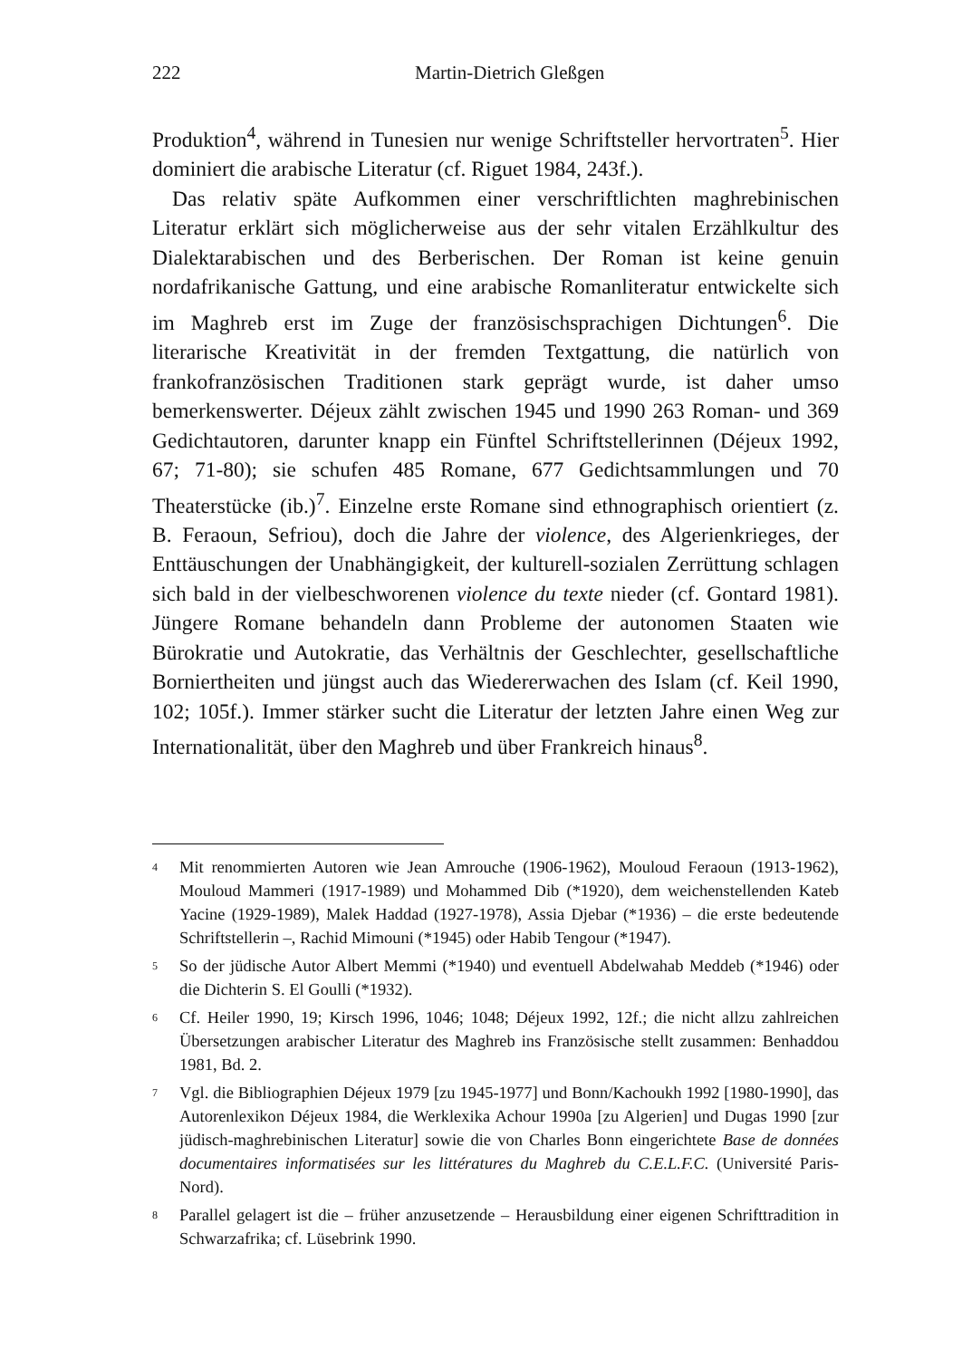222 Martin-Dietrich Gleßgen
Produktion<sup>4</sup>, während in Tunesien nur wenige Schriftsteller hervortraten<sup>5</sup>. Hier dominiert die arabische Literatur (cf. Riguet 1984, 243f.).
Das relativ späte Aufkommen einer verschriftlichten maghrebinischen Literatur erklärt sich möglicherweise aus der sehr vitalen Erzählkultur des Dialektarabischen und des Berberischen. Der Roman ist keine genuin nordafrikanische Gattung, und eine arabische Romanliteratur entwickelte sich im Maghreb erst im Zuge der französischsprachigen Dichtungen<sup>6</sup>. Die literarische Kreativität in der fremden Textgattung, die natürlich von frankofranzösischen Traditionen stark geprägt wurde, ist daher umso bemerkenswerter. Déjeux zählt zwischen 1945 und 1990 263 Roman- und 369 Gedichtautoren, darunter knapp ein Fünftel Schriftstellerinnen (Déjeux 1992, 67; 71-80); sie schufen 485 Romane, 677 Gedichtsammlungen und 70 Theaterstücke (ib.)<sup>7</sup>. Einzelne erste Romane sind ethnographisch orientiert (z. B. Feraoun, Sefriou), doch die Jahre der violence, des Algerienkrieges, der Enttäuschungen der Unabhängigkeit, der kulturell-sozialen Zerrüttung schlagen sich bald in der vielbeschworenen violence du texte nieder (cf. Gontard 1981). Jüngere Romane behandeln dann Probleme der autonomen Staaten wie Bürokratie und Autokratie, das Verhältnis der Geschlechter, gesellschaftliche Borniertheiten und jüngst auch das Wiedererwachen des Islam (cf. Keil 1990, 102; 105f.). Immer stärker sucht die Literatur der letzten Jahre einen Weg zur Internationalität, über den Maghreb und über Frankreich hinaus<sup>8</sup>.
<sup>4</sup>
Mit renommierten Autoren wie Jean Amrouche (1906-1962), Mouloud Feraoun (1913-1962), Mouloud Mammeri (1917-1989) und Mohammed Dib (*1920), dem weichenstellenden Kateb Yacine (1929-1989), Malek Haddad (1927-1978), Assia Djebar (*1936) – die erste bedeutende Schriftstellerin –, Rachid Mimouni (*1945) oder Habib Tengour (*1947).
<sup>5</sup>
So der jüdische Autor Albert Memmi (*1940) und eventuell Abdelwahab Meddeb (*1946) oder die Dichterin S. El Goulli (*1932).
<sup>6</sup>
Cf. Heiler 1990, 19; Kirsch 1996, 1046; 1048; Déjeux 1992, 12f.; die nicht allzu zahlreichen Übersetzungen arabischer Literatur des Maghreb ins Französische stellt zusammen: Benhaddou 1981, Bd. 2.
<sup>7</sup>
Vgl. die Bibliographien Déjeux 1979 [zu 1945-1977] und Bonn/Kachoukh 1992 [1980-1990], das Autorenlexikon Déjeux 1984, die Werklexika Achour 1990a [zu Algerien] und Dugas 1990 [zur jüdisch-maghrebinischen Literatur] sowie die von Charles Bonn eingerichtete Base de données documentaires informatisées sur les littératures du Maghreb du C.E.L.F.C. (Université Paris-Nord).
<sup>8</sup>
Parallel gelagert ist die – früher anzusetzende – Herausbildung einer eigenen Schrifttradition in Schwarzafrika; cf. Lüsebrink 1990.